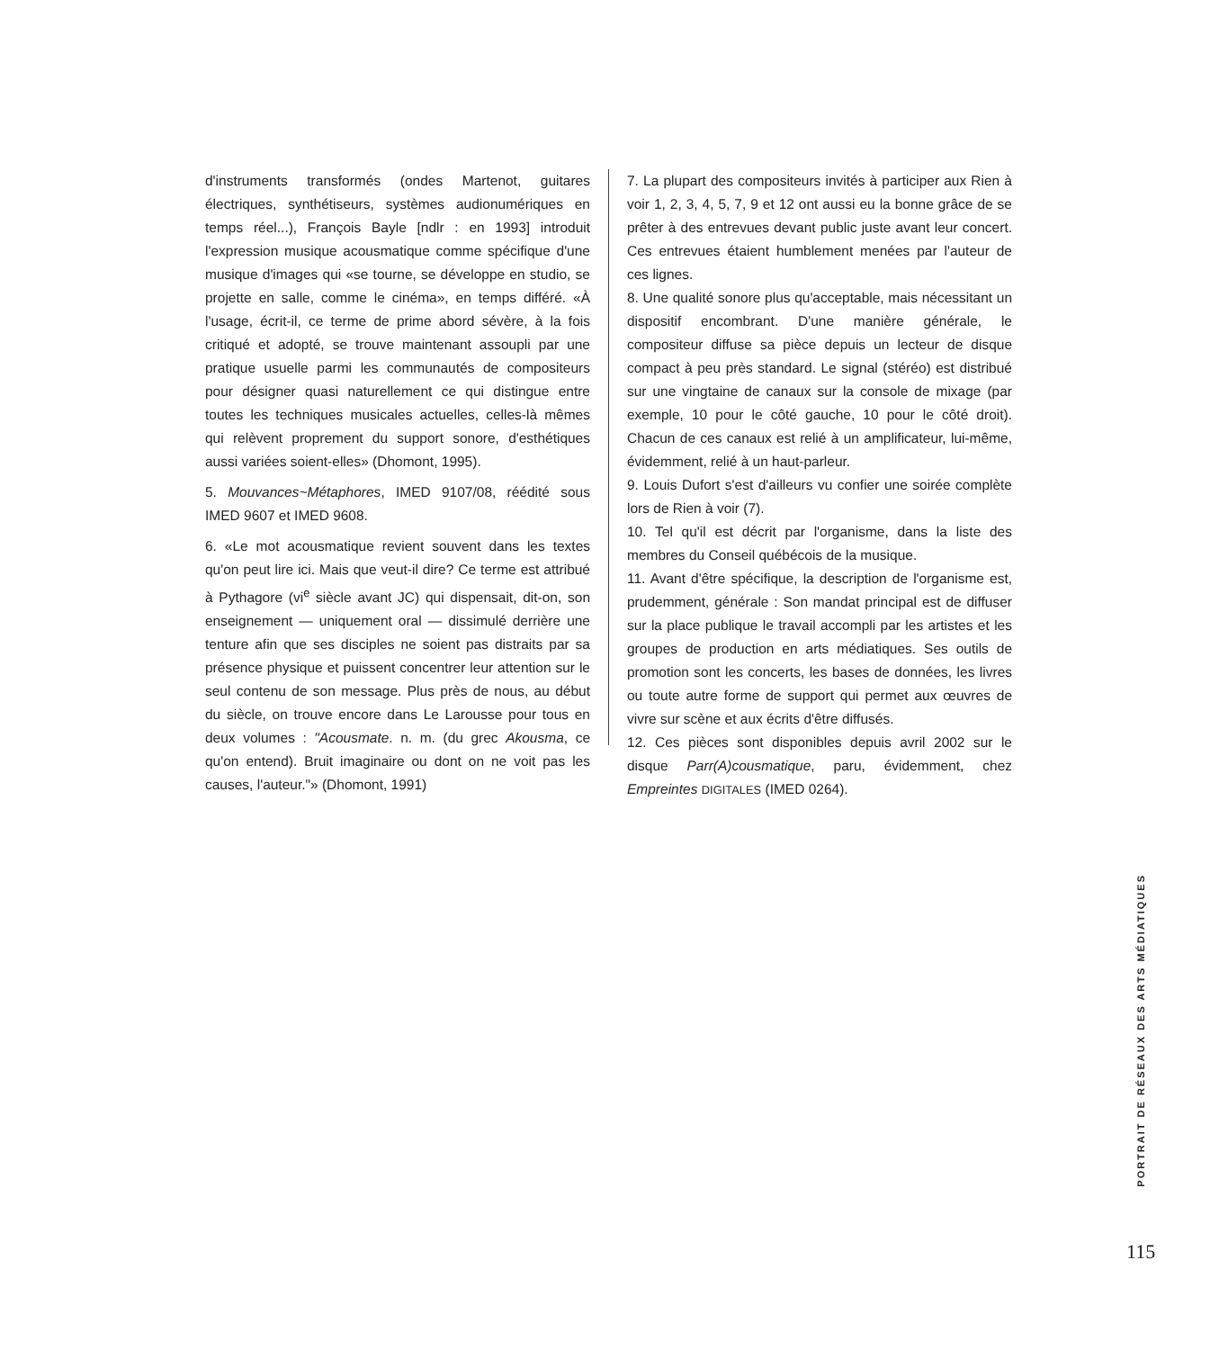d'instruments transformés (ondes Martenot, guitares électriques, synthétiseurs, systèmes audionumériques en temps réel...), François Bayle [ndlr : en 1993] introduit l'expression musique acousmatique comme spécifique d'une musique d'images qui «se tourne, se développe en studio, se projette en salle, comme le cinéma», en temps différé. «À l'usage, écrit-il, ce terme de prime abord sévère, à la fois critiqué et adopté, se trouve maintenant assoupli par une pratique usuelle parmi les communautés de compositeurs pour désigner quasi naturellement ce qui distingue entre toutes les techniques musicales actuelles, celles-là mêmes qui relèvent proprement du support sonore, d'esthétiques aussi variées soient-elles» (Dhomont, 1995).
5. Mouvances~Métaphores, IMED 9107/08, réédité sous IMED 9607 et IMED 9608.
6. «Le mot acousmatique revient souvent dans les textes qu'on peut lire ici. Mais que veut-il dire? Ce terme est attribué à Pythagore (vi<sup>e</sup> siècle avant JC) qui dispensait, dit-on, son enseignement — uniquement oral — dissimulé derrière une tenture afin que ses disciples ne soient pas distraits par sa présence physique et puissent concentrer leur attention sur le seul contenu de son message. Plus près de nous, au début du siècle, on trouve encore dans Le Larousse pour tous en deux volumes : "Acousmate. n. m. (du grec Akousma, ce qu'on entend). Bruit imaginaire ou dont on ne voit pas les causes, l'auteur."» (Dhomont, 1991)
7. La plupart des compositeurs invités à participer aux Rien à voir 1, 2, 3, 4, 5, 7, 9 et 12 ont aussi eu la bonne grâce de se prêter à des entrevues devant public juste avant leur concert. Ces entrevues étaient humblement menées par l'auteur de ces lignes.
8. Une qualité sonore plus qu'acceptable, mais nécessitant un dispositif encombrant. D'une manière générale, le compositeur diffuse sa pièce depuis un lecteur de disque compact à peu près standard. Le signal (stéréo) est distribué sur une vingtaine de canaux sur la console de mixage (par exemple, 10 pour le côté gauche, 10 pour le côté droit). Chacun de ces canaux est relié à un amplificateur, lui-même, évidemment, relié à un haut-parleur.
9. Louis Dufort s'est d'ailleurs vu confier une soirée complète lors de Rien à voir (7).
10. Tel qu'il est décrit par l'organisme, dans la liste des membres du Conseil québécois de la musique.
11. Avant d'être spécifique, la description de l'organisme est, prudemment, générale : Son mandat principal est de diffuser sur la place publique le travail accompli par les artistes et les groupes de production en arts médiatiques. Ses outils de promotion sont les concerts, les bases de données, les livres ou toute autre forme de support qui permet aux œuvres de vivre sur scène et aux écrits d'être diffusés.
12. Ces pièces sont disponibles depuis avril 2002 sur le disque Parr(A)cousmatique, paru, évidemment, chez Empreintes DIGITALES (IMED 0264).
PORTRAIT DE RÉSEAUX DES ARTS MÉDIATIQUES
115